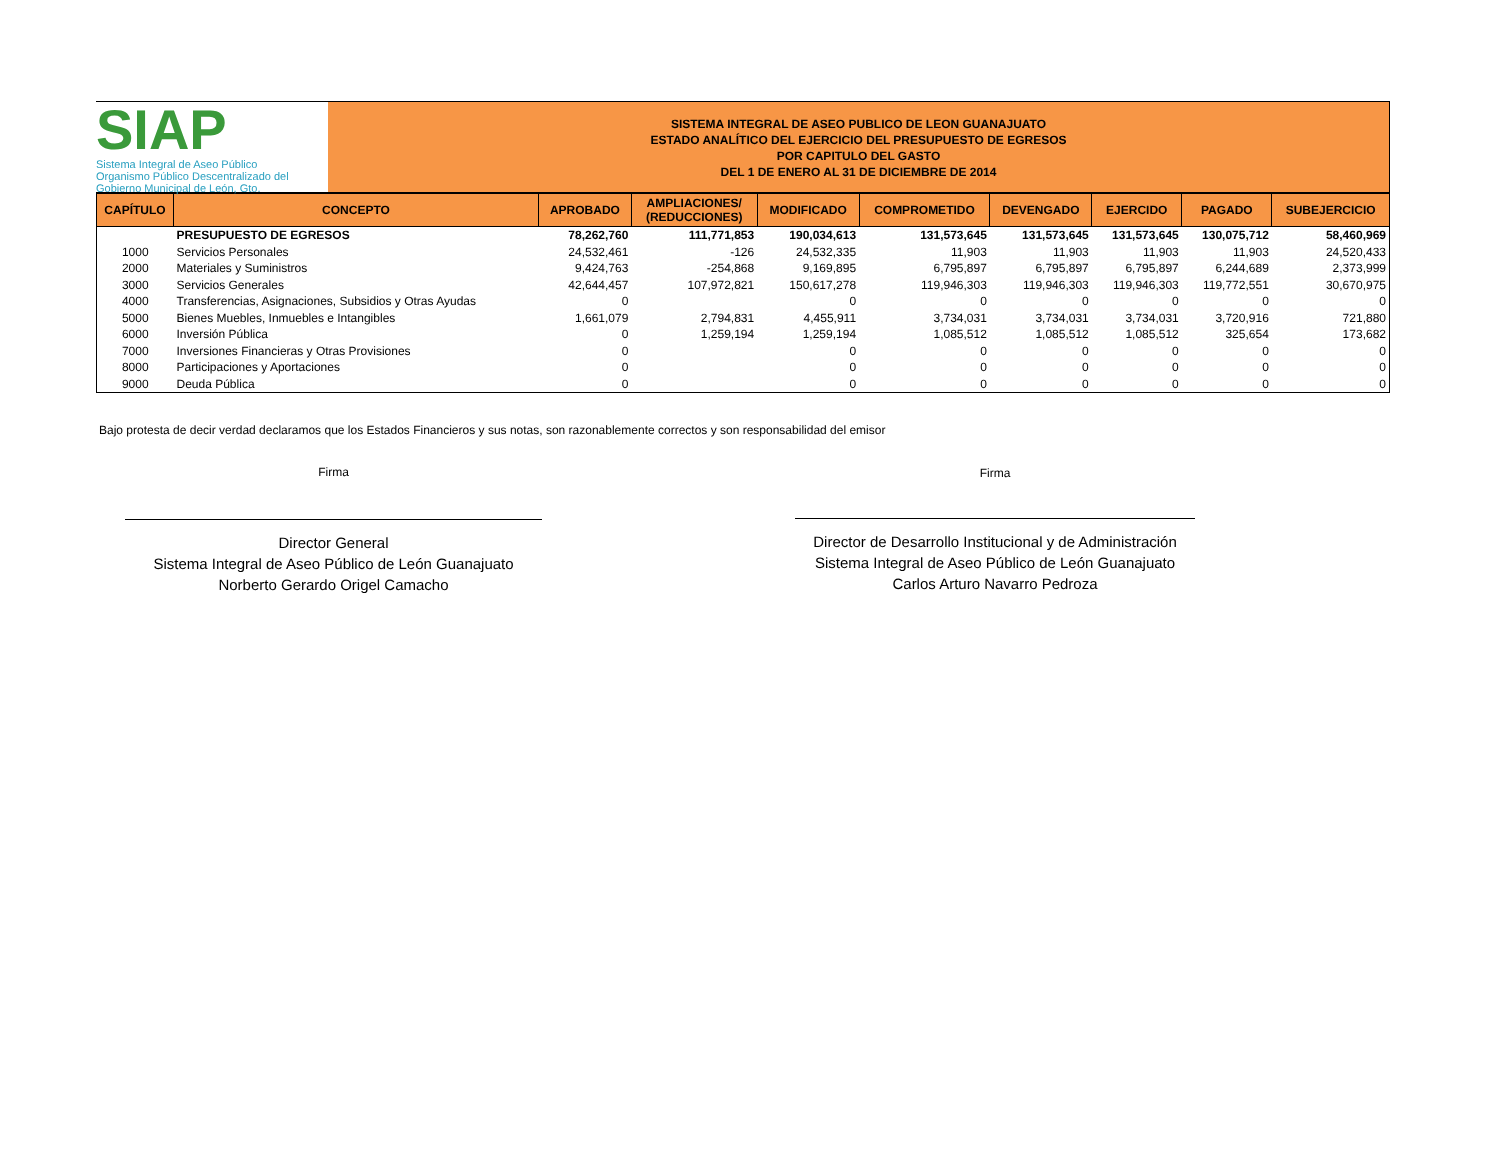SIAP
Sistema Integral de Aseo Público
Organismo Público Descentralizado del Gobierno Municipal de León, Gto.
SISTEMA INTEGRAL DE ASEO PUBLICO DE LEON GUANAJUATO
ESTADO ANALÍTICO DEL EJERCICIO DEL PRESUPUESTO DE EGRESOS
POR CAPITULO DEL GASTO
DEL 1 DE ENERO AL 31 DE DICIEMBRE DE 2014
| CAPÍTULO | CONCEPTO | APROBADO | AMPLIACIONES/ (REDUCCIONES) | MODIFICADO | COMPROMETIDO | DEVENGADO | EJERCIDO | PAGADO | SUBEJERCICIO |
| --- | --- | --- | --- | --- | --- | --- | --- | --- | --- |
| | PRESUPUESTO DE EGRESOS | 78,262,760 | 111,771,853 | 190,034,613 | 131,573,645 | 131,573,645 | 131,573,645 | 130,075,712 | 58,460,969 |
| 1000 | Servicios Personales | 24,532,461 | -126 | 24,532,335 | 11,903 | 11,903 | 11,903 | 11,903 | 24,520,433 |
| 2000 | Materiales y Suministros | 9,424,763 | -254,868 | 9,169,895 | 6,795,897 | 6,795,897 | 6,795,897 | 6,244,689 | 2,373,999 |
| 3000 | Servicios Generales | 42,644,457 | 107,972,821 | 150,617,278 | 119,946,303 | 119,946,303 | 119,946,303 | 119,772,551 | 30,670,975 |
| 4000 | Transferencias, Asignaciones, Subsidios y Otras Ayudas | 0 | | 0 | 0 | 0 | 0 | 0 | 0 |
| 5000 | Bienes Muebles, Inmuebles e Intangibles | 1,661,079 | 2,794,831 | 4,455,911 | 3,734,031 | 3,734,031 | 3,734,031 | 3,720,916 | 721,880 |
| 6000 | Inversión Pública | 0 | 1,259,194 | 1,259,194 | 1,085,512 | 1,085,512 | 1,085,512 | 325,654 | 173,682 |
| 7000 | Inversiones Financieras y Otras Provisiones | 0 | | 0 | 0 | 0 | 0 | 0 | 0 |
| 8000 | Participaciones y Aportaciones | 0 | | 0 | 0 | 0 | 0 | 0 | 0 |
| 9000 | Deuda Pública | 0 | | 0 | 0 | 0 | 0 | 0 | 0 |
Bajo protesta de decir verdad declaramos que los Estados Financieros y sus notas, son razonablemente correctos y son responsabilidad del emisor
Firma
Director General
Sistema Integral de Aseo Público de León Guanajuato
Norberto Gerardo Origel Camacho
Firma
Director de Desarrollo Institucional y de Administración
Sistema Integral de Aseo Público de León Guanajuato
Carlos Arturo Navarro Pedroza